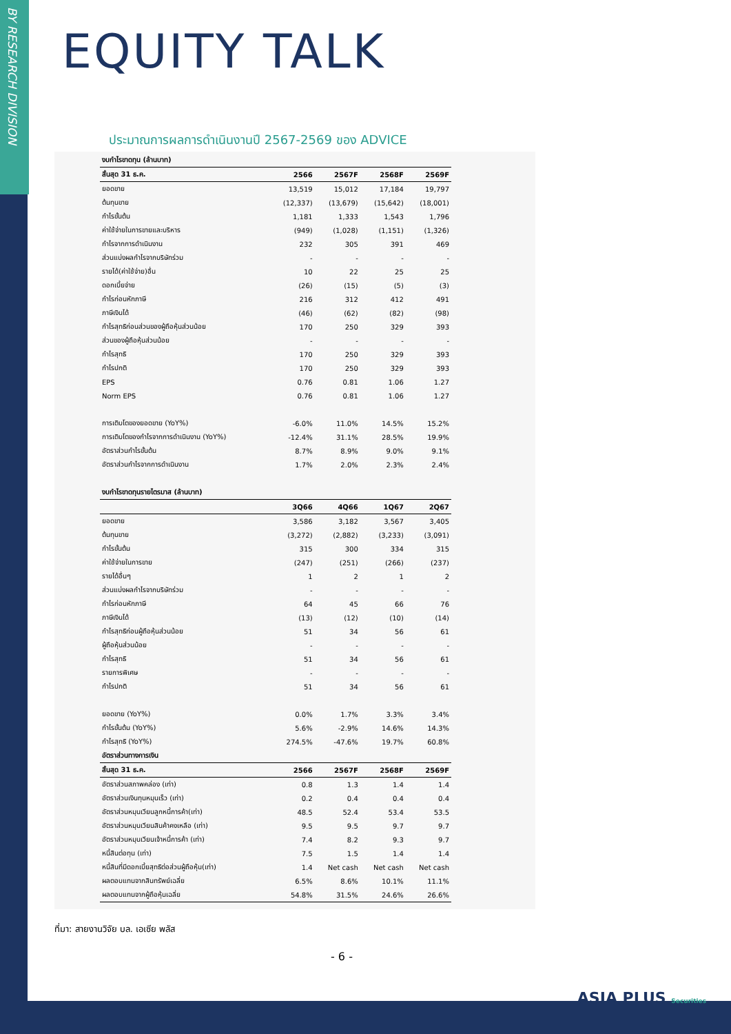BY RESEARCH DIVISION
EQUITY TALK
ประมาณการผลการดำเนินงานปี 2567-2569 ของ ADVICE
| งบกำไรขาดทุน (ล้านบาท) | | | | |
| สิ้นสุด 31 ธ.ค. | 2566 | 2567F | 2568F | 2569F |
| ยอดขาย | 13,519 | 15,012 | 17,184 | 19,797 |
| ต้นทุนขาย | (12,337) | (13,679) | (15,642) | (18,001) |
| กำไรขั้นต้น | 1,181 | 1,333 | 1,543 | 1,796 |
| ค่าใช้จ่ายในการขายและบริหาร | (949) | (1,028) | (1,151) | (1,326) |
| กำไรจากการดำเนินงาน | 232 | 305 | 391 | 469 |
| ส่วนแบ่งผลกำไรจากบริษัทร่วม | - | - | - | - |
| รายได้(ค่าใช้จ่าย)อื่น | 10 | 22 | 25 | 25 |
| ดอกเบี้ยจ่าย | (26) | (15) | (5) | (3) |
| กำไรก่อนหักภาษี | 216 | 312 | 412 | 491 |
| ภาษีเงินได้ | (46) | (62) | (82) | (98) |
| กำไรสุทธิก่อนส่วนของผู้ถือหุ้นส่วนน้อย | 170 | 250 | 329 | 393 |
| ส่วนของผู้ถือหุ้นส่วนน้อย | - | - | - | - |
| กำไรสุทธิ | 170 | 250 | 329 | 393 |
| กำไรปกติ | 170 | 250 | 329 | 393 |
| EPS | 0.76 | 0.81 | 1.06 | 1.27 |
| Norm EPS | 0.76 | 0.81 | 1.06 | 1.27 |
| การเติบโตของยอดขาย (YoY%) | -6.0% | 11.0% | 14.5% | 15.2% |
| การเติบโตของกำไรจากการดำเนินงาน (YoY%) | -12.4% | 31.1% | 28.5% | 19.9% |
| อัตราส่วนกำไรขั้นต้น | 8.7% | 8.9% | 9.0% | 9.1% |
| อัตราส่วนกำไรจากการดำเนินงาน | 1.7% | 2.0% | 2.3% | 2.4% |
| งบกำไรขาดทุนรายไตรมาส (ล้านบาท) | | | | |
| | 3Q66 | 4Q66 | 1Q67 | 2Q67 |
| ยอดขาย | 3,586 | 3,182 | 3,567 | 3,405 |
| ต้นทุนขาย | (3,272) | (2,882) | (3,233) | (3,091) |
| กำไรขั้นต้น | 315 | 300 | 334 | 315 |
| ค่าใช้จ่ายในการขาย | (247) | (251) | (266) | (237) |
| รายได้อื่นๆ | 1 | 2 | 1 | 2 |
| ส่วนแบ่งผลกำไรจากบริษัทร่วม | - | - | - | - |
| กำไรก่อนหักภาษี | 64 | 45 | 66 | 76 |
| ภาษีเงินได้ | (13) | (12) | (10) | (14) |
| กำไรสุทธิก่อนผู้ถือหุ้นส่วนน้อย | 51 | 34 | 56 | 61 |
| ผู้ถือหุ้นส่วนน้อย | - | - | - | - |
| กำไรสุทธิ | 51 | 34 | 56 | 61 |
| รายการพิเศษ | - | - | - | - |
| กำไรปกติ | 51 | 34 | 56 | 61 |
| ยอดขาย (YoY%) | 0.0% | 1.7% | 3.3% | 3.4% |
| กำไรขั้นต้น (YoY%) | 5.6% | -2.9% | 14.6% | 14.3% |
| กำไรสุทธิ (YoY%) | 274.5% | -47.6% | 19.7% | 60.8% |
| อัตราส่วนทางการเงิน | | | | |
| สิ้นสุด 31 ธ.ค. | 2566 | 2567F | 2568F | 2569F |
| อัตราส่วนสภาพคล่อง (เท่า) | 0.8 | 1.3 | 1.4 | 1.4 |
| อัตราส่วนเงินทุนหมุนเร็ว (เท่า) | 0.2 | 0.4 | 0.4 | 0.4 |
| อัตราส่วนหมุนเวียนลูกหนี้การค้า(เท่า) | 48.5 | 52.4 | 53.4 | 53.5 |
| อัตราส่วนหมุนเวียนสินค้าคงเหลือ (เท่า) | 9.5 | 9.5 | 9.7 | 9.7 |
| อัตราส่วนหมุนเวียนเจ้าหนี้การค้า (เท่า) | 7.4 | 8.2 | 9.3 | 9.7 |
| หนี้สินต่อทุน (เท่า) | 7.5 | 1.5 | 1.4 | 1.4 |
| หนี้สินที่มีดอกเบี้ยสุทธิต่อส่วนผู้ถือหุ้น(เท่า) | 1.4 | Net cash | Net cash | Net cash |
| ผลตอบแทนจากสินทรัพย์เฉลี่ย | 6.5% | 8.6% | 10.1% | 11.1% |
| ผลตอบแทนจากผู้ถือหุ้นเฉลี่ย | 54.8% | 31.5% | 24.6% | 26.6% |
ที่มา: สายงานวิจัย บล. เอเซีย พลัส
- 6 -
ASIA PLUS Securities